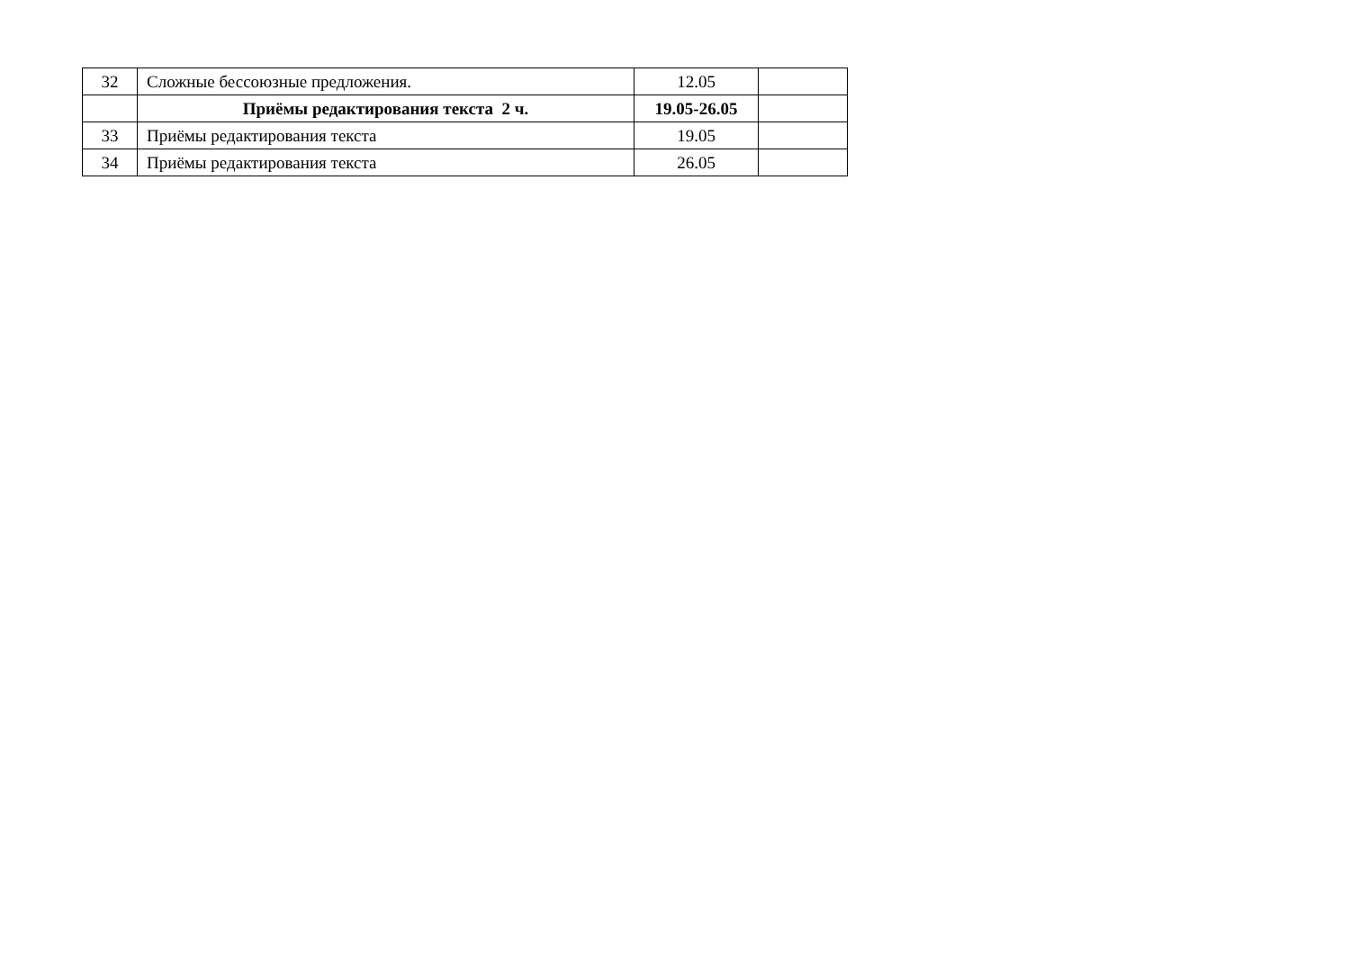| 32 | Сложные бессоюзные предложения. | 12.05 | |
| | Приёмы редактирования текста 2 ч. | 19.05-26.05 | |
| 33 | Приёмы редактирования текста | 19.05 | |
| 34 | Приёмы редактирования текста | 26.05 | |